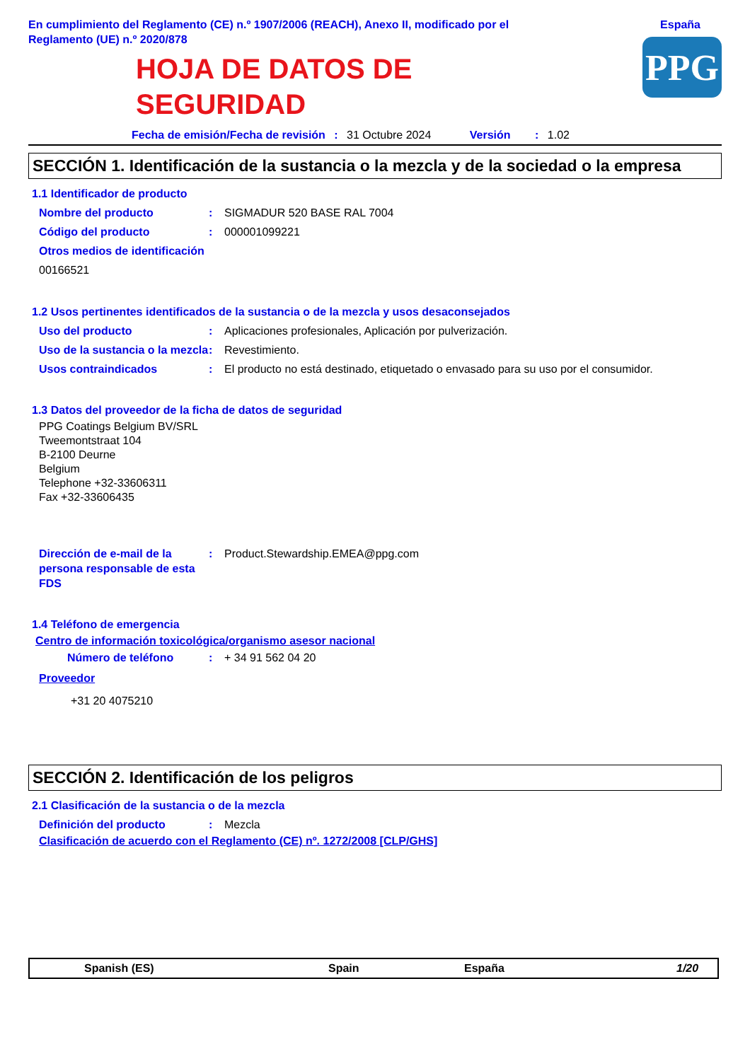En cumplimiento del Reglamento (CE) n.º 1907/2006 (REACH), Anexo II, modificado por el
Reglamento (UE) n.º 2020/878
España
HOJA DE DATOS DE
SEGURIDAD
PPG
Fecha de emisión/Fecha de revisión : 31 Octubre 2024 Versión : 1.02
SECCIÓN 1. Identificación de la sustancia o la mezcla y de la sociedad o la empresa
1.1 Identificador de producto
Nombre del producto : SIGMADUR 520 BASE RAL 7004
Código del producto : 000001099221
Otros medios de identificación
00166521
1.2 Usos pertinentes identificados de la sustancia o de la mezcla y usos desaconsejados
Uso del producto : Aplicaciones profesionales, Aplicación por pulverización.
Uso de la sustancia o la mezcla
: Revestimiento.
Usos contraindicados : El producto no está destinado, etiquetado o envasado para su uso por el consumidor.
1.3 Datos del proveedor de la ficha de datos de seguridad
PPG Coatings Belgium BV/SRL
Tweemontstraat 104
B-2100 Deurne
Belgium
Telephone +32-33606311
Fax +32-33606435
Dirección de e-mail de la persona responsable de esta FDS
: Product.Stewardship.EMEA@ppg.com
1.4 Teléfono de emergencia
Centro de información toxicológica/organismo asesor nacional
Número de teléfono : + 34 91 562 04 20
Proveedor
+31 20 4075210
SECCIÓN 2. Identificación de los peligros
2.1 Clasificación de la sustancia o de la mezcla
Definición del producto : Mezcla
Clasificación de acuerdo con el Reglamento (CE) nº. 1272/2008 [CLP/GHS]
Spanish (ES) Spain España 1/20